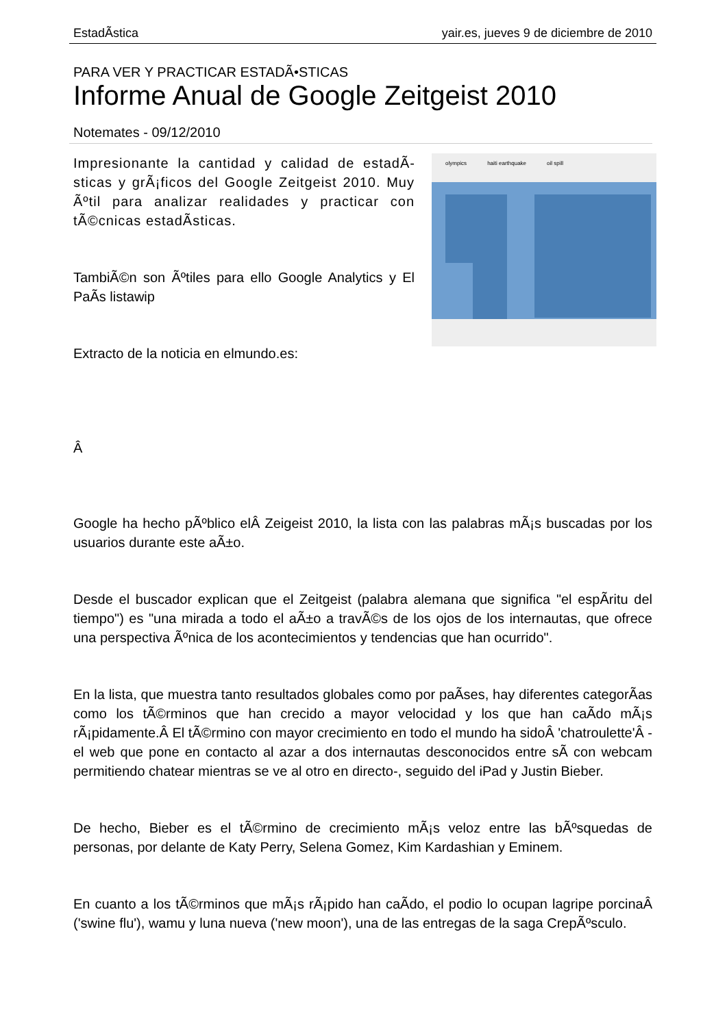EstadÃ­stica yair.es, jueves 9 de diciembre de 2010
PARA VER Y PRACTICAR ESTADÃ•STICAS
Informe Anual de Google Zeitgeist 2010
Notemates - 09/12/2010
olympics haiti earthquake oil spill
Impresionante la cantidad y calidad de estadÃ­sticas y grÃ¡ficos del Google Zeitgeist 2010. Muy Ãºtil para analizar realidades y practicar con tÃ©cnicas estadÃ­sticas.
TambiÃ©n son Ãºtiles para ello Google Analytics y El PaÃ­s listawip
Extracto de la noticia en elmundo.es:
Â
Google ha hecho pÃºblico elÂ Zeigeist 2010, la lista con las palabras mÃ¡s buscadas por los usuarios durante este aÃ±o.
Desde el buscador explican que el Zeitgeist (palabra alemana que significa "el espÃ­ritu del tiempo") es "una mirada a todo el aÃ±o a travÃ©s de los ojos de los internautas, que ofrece una perspectiva Ãºnica de los acontecimientos y tendencias que han ocurrido".
En la lista, que muestra tanto resultados globales como por paÃ­ses, hay diferentes categorÃ­as como los tÃ©rminos que han crecido a mayor velocidad y los que han caÃ­do mÃ¡s rÃ¡pidamente.Â El tÃ©rmino con mayor crecimiento en todo el mundo ha sidoÂ 'chatroulette'Â -el web que pone en contacto al azar a dos internautas desconocidos entre sÃ­ con webcam permitiendo chatear mientras se ve al otro en directo-, seguido del iPad y Justin Bieber.
De hecho, Bieber es el tÃ©rmino de crecimiento mÃ¡s veloz entre las bÃºsquedas de personas, por delante de Katy Perry, Selena Gomez, Kim Kardashian y Eminem.
En cuanto a los tÃ©rminos que mÃ¡s rÃ¡pido han caÃ­do, el podio lo ocupan lagripe porcinaÂ ('swine flu'), wamu y luna nueva ('new moon'), una de las entregas de la saga CrepÃºsculo.